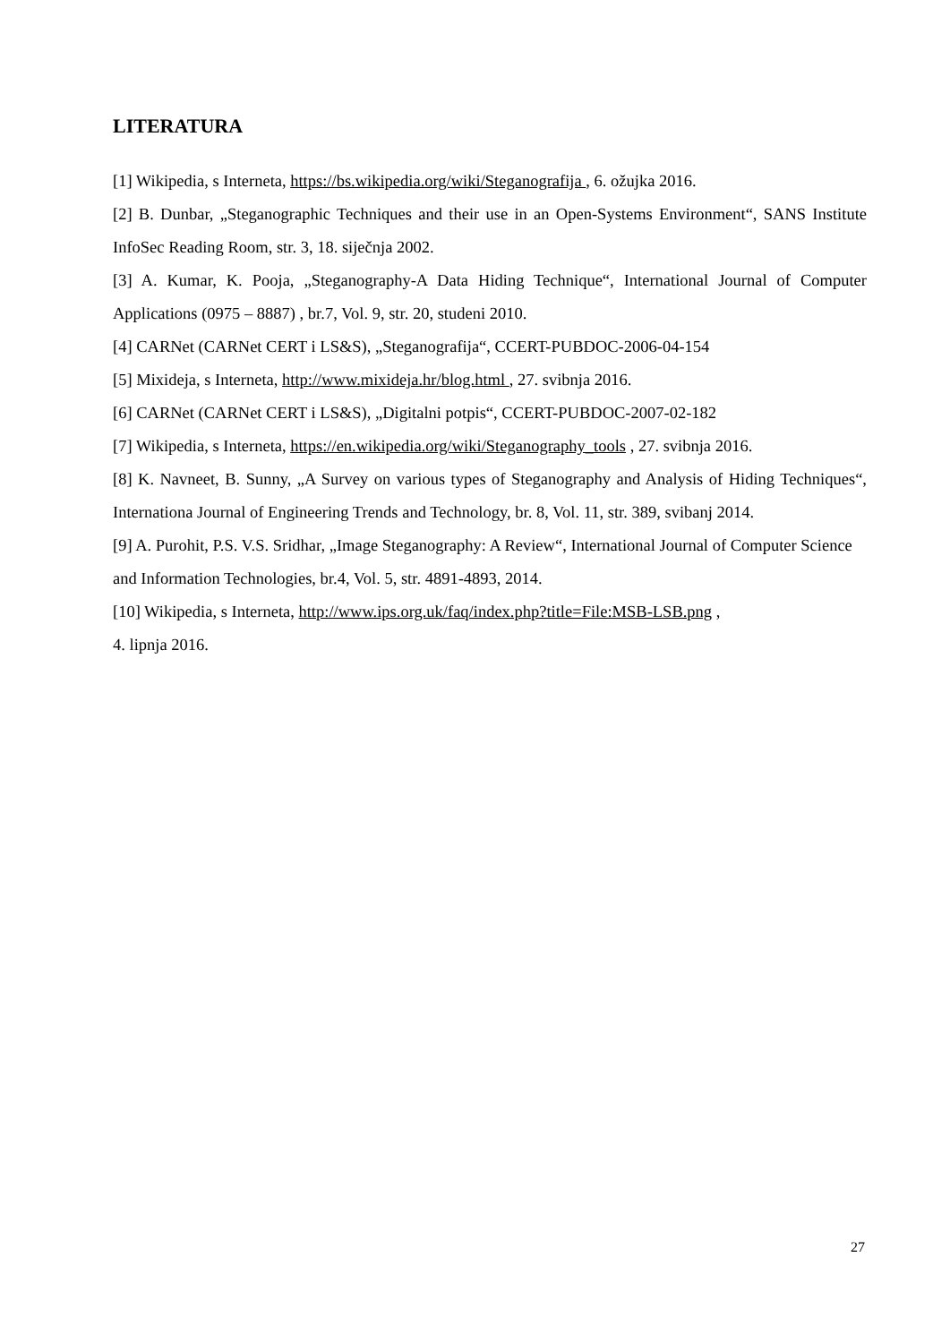LITERATURA
[1] Wikipedia, s Interneta, https://bs.wikipedia.org/wiki/Steganografija , 6. ožujka 2016.
[2] B. Dunbar, „Steganographic Techniques and their use in an Open-Systems Environment“, SANS Institute InfoSec Reading Room, str. 3, 18. siječnja 2002.
[3] A. Kumar, K. Pooja, „Steganography-A Data Hiding Technique“, International Journal of Computer Applications (0975 – 8887) , br.7, Vol. 9, str. 20, studeni 2010.
[4] CARNet (CARNet CERT i LS&S), „Steganografija“, CCERT-PUBDOC-2006-04-154
[5] Mixideja, s Interneta, http://www.mixideja.hr/blog.html , 27. svibnja 2016.
[6] CARNet (CARNet CERT i LS&S), „Digitalni potpis“, CCERT-PUBDOC-2007-02-182
[7] Wikipedia, s Interneta, https://en.wikipedia.org/wiki/Steganography_tools , 27. svibnja 2016.
[8] K. Navneet, B. Sunny, „A Survey on various types of Steganography and Analysis of Hiding Techniques“, Internationa Journal of Engineering Trends and Technology, br. 8, Vol. 11, str. 389, svibanj 2014.
[9] A. Purohit, P.S. V.S. Sridhar, „Image Steganography: A Review“, International Journal of Computer Science and Information Technologies, br.4, Vol. 5, str. 4891-4893, 2014.
[10] Wikipedia, s Interneta, http://www.ips.org.uk/faq/index.php?title=File:MSB-LSB.png ,
4. lipnja 2016.
27